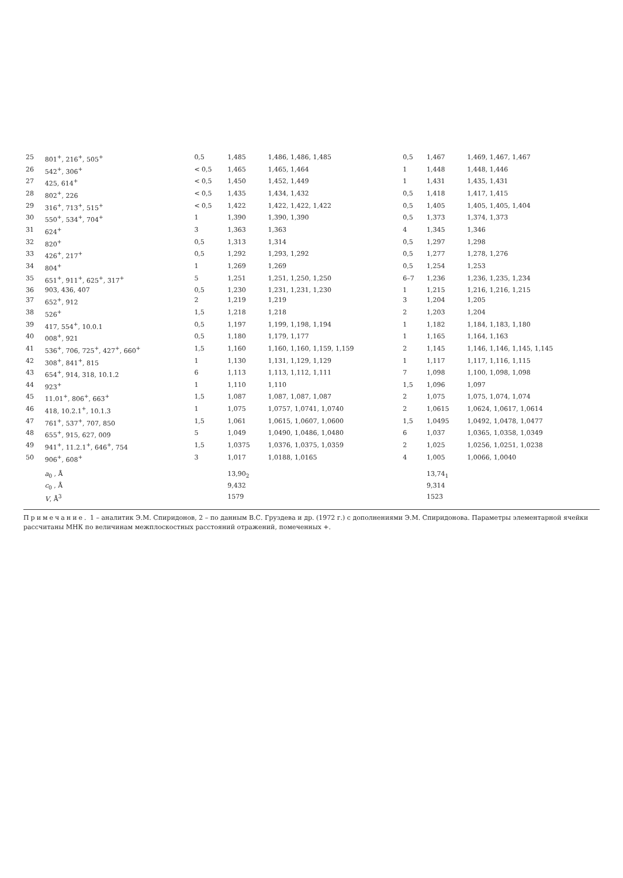| 25 | 801<sup>+</sup>, 216<sup>+</sup>, 505<sup>+</sup> | 0,5 | 1,485 | 1,486, 1,486, 1,485 | 0,5 | 1,467 | 1,469, 1,467, 1,467 |
| 26 | 542<sup>+</sup>, 306<sup>+</sup> | < 0,5 | 1,465 | 1,465, 1,464 | 1 | 1,448 | 1,448, 1,446 |
| 27 | 425, 614<sup>+</sup> | < 0,5 | 1,450 | 1,452, 1,449 | 1 | 1,431 | 1,435, 1,431 |
| 28 | 802<sup>+</sup>, 226 | < 0,5 | 1,435 | 1,434, 1,432 | 0,5 | 1,418 | 1,417, 1,415 |
| 29 | 316<sup>+</sup>, 713<sup>+</sup>, 515<sup>+</sup> | < 0,5 | 1,422 | 1,422, 1,422, 1,422 | 0,5 | 1,405 | 1,405, 1,405, 1,404 |
| 30 | 550<sup>+</sup>, 534<sup>+</sup>, 704<sup>+</sup> | 1 | 1,390 | 1,390, 1,390 | 0,5 | 1,373 | 1,374, 1,373 |
| 31 | 624<sup>+</sup> | 3 | 1,363 | 1,363 | 4 | 1,345 | 1,346 |
| 32 | 820<sup>+</sup> | 0,5 | 1,313 | 1,314 | 0,5 | 1,297 | 1,298 |
| 33 | 426<sup>+</sup>, 217<sup>+</sup> | 0,5 | 1,292 | 1,293, 1,292 | 0,5 | 1,277 | 1,278, 1,276 |
| 34 | 804<sup>+</sup> | 1 | 1,269 | 1,269 | 0,5 | 1,254 | 1,253 |
| 35 | 651<sup>+</sup>, 911<sup>+</sup>, 625<sup>+</sup>, 317<sup>+</sup> | 5 | 1,251 | 1,251, 1,250, 1,250 | 6–7 | 1,236 | 1,236, 1,235, 1,234 |
| 36 | 903, 436, 407 | 0,5 | 1,230 | 1,231, 1,231, 1,230 | 1 | 1,215 | 1,216, 1,216, 1,215 |
| 37 | 652<sup>+</sup>, 912 | 2 | 1,219 | 1,219 | 3 | 1,204 | 1,205 |
| 38 | 526<sup>+</sup> | 1,5 | 1,218 | 1,218 | 2 | 1,203 | 1,204 |
| 39 | 417, 554<sup>+</sup>, 10.0.1 | 0,5 | 1,197 | 1,199, 1,198, 1,194 | 1 | 1,182 | 1,184, 1,183, 1,180 |
| 40 | 008<sup>+</sup>, 921 | 0,5 | 1,180 | 1,179, 1,177 | 1 | 1,165 | 1,164, 1,163 |
| 41 | 536<sup>+</sup>, 706, 725<sup>+</sup>, 427<sup>+</sup>, 660<sup>+</sup> | 1,5 | 1,160 | 1,160, 1,160, 1,159, 1,159 | 2 | 1,145 | 1,146, 1,146, 1,145, 1,145 |
| 42 | 308<sup>+</sup>, 841<sup>+</sup>, 815 | 1 | 1,130 | 1,131, 1,129, 1,129 | 1 | 1,117 | 1,117, 1,116, 1,115 |
| 43 | 654<sup>+</sup>, 914, 318, 10.1.2 | 6 | 1,113 | 1,113, 1,112, 1,111 | 7 | 1,098 | 1,100, 1,098, 1,098 |
| 44 | 923<sup>+</sup> | 1 | 1,110 | 1,110 | 1,5 | 1,096 | 1,097 |
| 45 | 11.01<sup>+</sup>, 806<sup>+</sup>, 663<sup>+</sup> | 1,5 | 1,087 | 1,087, 1,087, 1,087 | 2 | 1,075 | 1,075, 1,074, 1,074 |
| 46 | 418, 10.2.1<sup>+</sup>, 10.1.3 | 1 | 1,075 | 1,0757, 1,0741, 1,0740 | 2 | 1,0615 | 1,0624, 1,0617, 1,0614 |
| 47 | 761<sup>+</sup>, 537<sup>+</sup>, 707, 850 | 1,5 | 1,061 | 1,0615, 1,0607, 1,0600 | 1,5 | 1,0495 | 1,0492, 1,0478, 1,0477 |
| 48 | 655<sup>+</sup>, 915, 627, 009 | 5 | 1,049 | 1,0490, 1,0486, 1,0480 | 6 | 1,037 | 1,0365, 1,0358, 1,0349 |
| 49 | 941<sup>+</sup>, 11.2.1<sup>+</sup>, 646<sup>+</sup>, 754 | 1,5 | 1,0375 | 1,0376, 1,0375, 1,0359 | 2 | 1,025 | 1,0256, 1,0251, 1,0238 |
| 50 | 906<sup>+</sup>, 608<sup>+</sup> | 3 | 1,017 | 1,0188, 1,0165 | 4 | 1,005 | 1,0066, 1,0040 |
| | a<sub>0</sub> , Å | | 13,90<sub>2</sub> | | | 13,74<sub>1</sub> | |
| | c<sub>0</sub> , Å | | 9,432 | | | 9,314 | |
| | V , Å<sup>3</sup> | | 1579 | | | 1523 | |
Примечание. 1 – аналитик Э.М. Спиридонов, 2 – по данным В.С. Груздева и др. (1972 г.) с дополнениями Э.М. Спиридонова. Параметры элементарной ячейки рассчитаны МНК по величинам межплоскостных расстояний отражений, помеченных +.